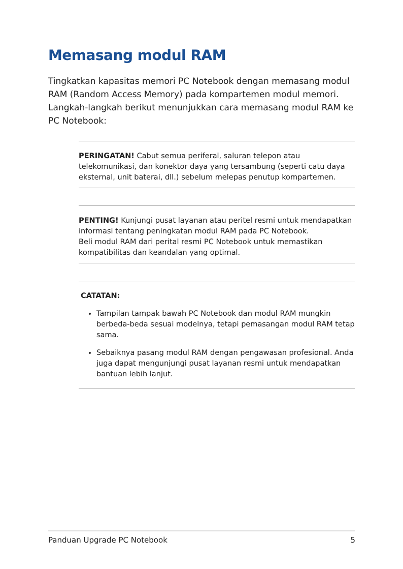Memasang modul RAM
Tingkatkan kapasitas memori PC Notebook dengan memasang modul RAM (Random Access Memory) pada kompartemen modul memori. Langkah-langkah berikut menunjukkan cara memasang modul RAM ke PC Notebook:
PERINGATAN! Cabut semua periferal, saluran telepon atau telekomunikasi, dan konektor daya yang tersambung (seperti catu daya eksternal, unit baterai, dll.) sebelum melepas penutup kompartemen.
PENTING! Kunjungi pusat layanan atau peritel resmi untuk mendapatkan informasi tentang peningkatan modul RAM pada PC Notebook.
Beli modul RAM dari perital resmi PC Notebook untuk memastikan kompatibilitas dan keandalan yang optimal.
CATATAN:
Tampilan tampak bawah PC Notebook dan modul RAM mungkin berbeda-beda sesuai modelnya, tetapi pemasangan modul RAM tetap sama.
Sebaiknya pasang modul RAM dengan pengawasan profesional. Anda juga dapat mengunjungi pusat layanan resmi untuk mendapatkan bantuan lebih lanjut.
Panduan Upgrade PC Notebook 5